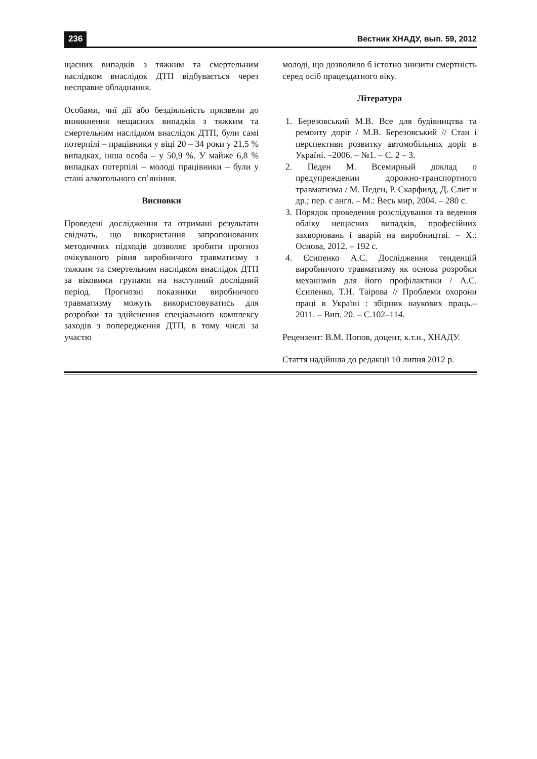236 Вестник ХНАДУ, вып. 59, 2012
щасних випадків з тяжким та смертельним наслідком внаслідок ДТП відбувається через несправне обладнання.
Особами, чиї дії або бездіяльність призвели до виникнення нещасних випадків з тяжким та смертельним наслідком внаслідок ДТП, були самі потерпілі – працівники у віці 20 – 34 роки у 21,5 % випадках, інша особа – у 50,9 %. У майже 6,8 % випадках потерпілі – молоді працівники – були у стані алкогольного сп’яніння.
Висновки
Проведені дослідження та отримані результати свідчать, що використання запропонованих методичних підходів дозволяє зробити прогноз очікуваного рівня виробничого травматизму з тяжким та смертельним наслідком внаслідок ДТП за віковими групами на наступний дослідний період. Прогнозні показники виробничого травматизму можуть використовуватись для розробки та здійснення спеціального комплексу заходів з попередження ДТП, в тому числі за участю
молоді, що дозволило б істотно знизити смертність серед осіб працездатного віку.
Література
1. Березовський М.В. Все для будівництва та ремонту доріг / М.В. Березовський // Стан і перспективи розвитку автомобільних доріг в Україні. –2006. – №1. – С. 2 – 3.
2. Педен М. Всемирный доклад о предупреждении дорожно-транспортного травматизма / М. Педен, Р. Скарфилд, Д. Слит и др.; пер. с англ. – М.: Весь мир, 2004. – 280 с.
3. Порядок проведення розслідування та ведення обліку нещасних випадків, професійних захворювань і аварій на виробництві. – Х.: Основа, 2012. – 192 с.
4. Єсипенко А.С. Дослідження тенденцій виробничого травматизму як основа розробки механізмів для його профілактики / А.С. Єсипенко, Т.Н. Таірова // Проблеми охорони праці в Україні : збірник наукових праць.– 2011. – Вип. 20. – С.102–114.
Рецензент: В.М. Попов, доцент, к.т.н., ХНАДУ.
Стаття надійшла до редакції 10 липня 2012 р.